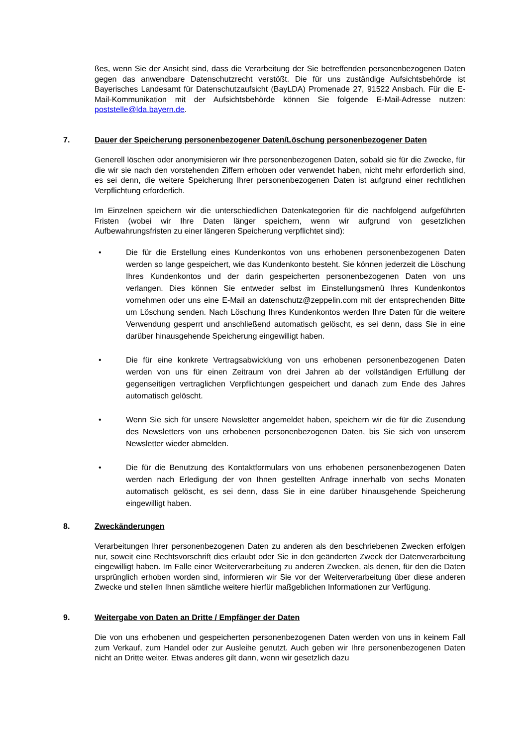ßes, wenn Sie der Ansicht sind, dass die Verarbeitung der Sie betreffenden personenbezogenen Daten gegen das anwendbare Datenschutzrecht verstößt. Die für uns zuständige Aufsichtsbehörde ist Bayerisches Landesamt für Datenschutzaufsicht (BayLDA) Promenade 27, 91522 Ansbach. Für die E-Mail-Kommunikation mit der Aufsichtsbehörde können Sie folgende E-Mail-Adresse nutzen: poststelle@lda.bayern.de.
7. Dauer der Speicherung personenbezogener Daten/Löschung personenbezogener Daten
Generell löschen oder anonymisieren wir Ihre personenbezogenen Daten, sobald sie für die Zwecke, für die wir sie nach den vorstehenden Ziffern erhoben oder verwendet haben, nicht mehr erforderlich sind, es sei denn, die weitere Speicherung Ihrer personenbezogenen Daten ist aufgrund einer rechtlichen Verpflichtung erforderlich.
Im Einzelnen speichern wir die unterschiedlichen Datenkategorien für die nachfolgend aufgeführten Fristen (wobei wir Ihre Daten länger speichern, wenn wir aufgrund von gesetzlichen Aufbewahrungsfristen zu einer längeren Speicherung verpflichtet sind):
• Die für die Erstellung eines Kundenkontos von uns erhobenen personenbezogenen Daten werden so lange gespeichert, wie das Kundenkonto besteht. Sie können jederzeit die Löschung Ihres Kundenkontos und der darin gespeicherten personenbezogenen Daten von uns verlangen. Dies können Sie entweder selbst im Einstellungsmenü Ihres Kundenkontos vornehmen oder uns eine E-Mail an datenschutz@zeppelin.com mit der entsprechenden Bitte um Löschung senden. Nach Löschung Ihres Kundenkontos werden Ihre Daten für die weitere Verwendung gesperrt und anschließend automatisch gelöscht, es sei denn, dass Sie in eine darüber hinausgehende Speicherung eingewilligt haben.
• Die für eine konkrete Vertragsabwicklung von uns erhobenen personenbezogenen Daten werden von uns für einen Zeitraum von drei Jahren ab der vollständigen Erfüllung der gegenseitigen vertraglichen Verpflichtungen gespeichert und danach zum Ende des Jahres automatisch gelöscht.
• Wenn Sie sich für unsere Newsletter angemeldet haben, speichern wir die für die Zusendung des Newsletters von uns erhobenen personenbezogenen Daten, bis Sie sich von unserem Newsletter wieder abmelden.
• Die für die Benutzung des Kontaktformulars von uns erhobenen personenbezogenen Daten werden nach Erledigung der von Ihnen gestellten Anfrage innerhalb von sechs Monaten automatisch gelöscht, es sei denn, dass Sie in eine darüber hinausgehende Speicherung eingewilligt haben.
8. Zweckänderungen
Verarbeitungen Ihrer personenbezogenen Daten zu anderen als den beschriebenen Zwecken erfolgen nur, soweit eine Rechtsvorschrift dies erlaubt oder Sie in den geänderten Zweck der Datenverarbeitung eingewilligt haben. Im Falle einer Weiterverarbeitung zu anderen Zwecken, als denen, für den die Daten ursprünglich erhoben worden sind, informieren wir Sie vor der Weiterverarbeitung über diese anderen Zwecke und stellen Ihnen sämtliche weitere hierfür maßgeblichen Informationen zur Verfügung.
9. Weitergabe von Daten an Dritte / Empfänger der Daten
Die von uns erhobenen und gespeicherten personenbezogenen Daten werden von uns in keinem Fall zum Verkauf, zum Handel oder zur Ausleihe genutzt. Auch geben wir Ihre personenbezogenen Daten nicht an Dritte weiter. Etwas anderes gilt dann, wenn wir gesetzlich dazu